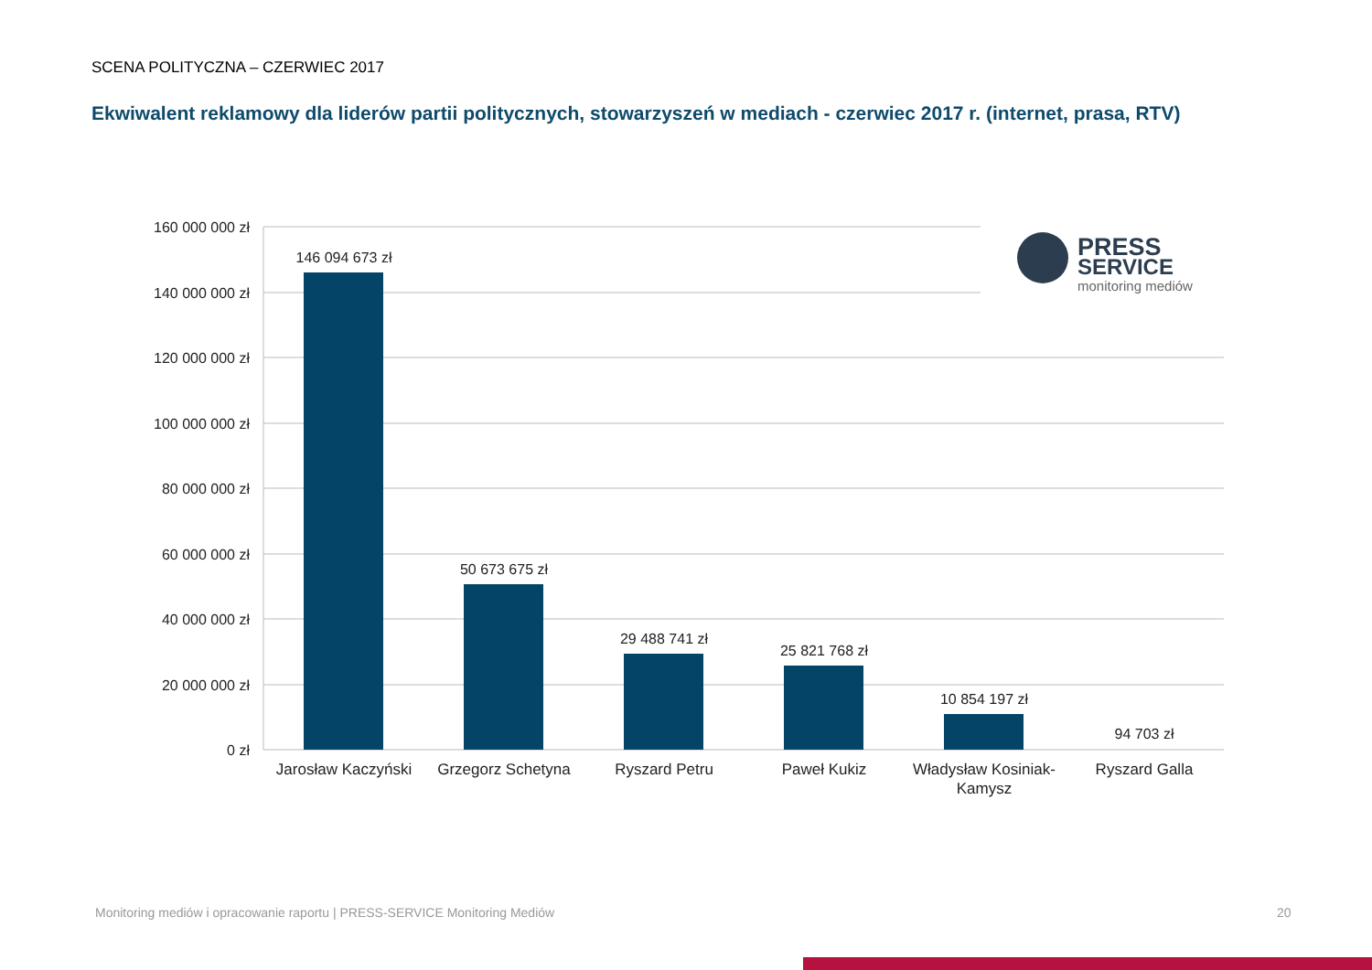SCENA POLITYCZNA – CZERWIEC 2017
Ekwiwalent reklamowy dla liderów partii politycznych, stowarzyszeń w mediach - czerwiec 2017 r. (internet, prasa, RTV)
160 000 000 zł
140 000 000 zł
120 000 000 zł
100 000 000 zł
80 000 000 zł
60 000 000 zł
40 000 000 zł
20 000 000 zł
0 zł
146 094 673 zł
50 673 675 zł
29 488 741 zł
25 821 768 zł
10 854 197 zł
94 703 zł
Jarosław Kaczyński
Grzegorz Schetyna
Ryszard Petru
Paweł Kukiz
Władysław Kosiniak-
Kamysz
Ryszard Galla
PRESS
SERVICE
monitoring mediów
Monitoring mediów i opracowanie raportu | PRESS-SERVICE Monitoring Mediów
20